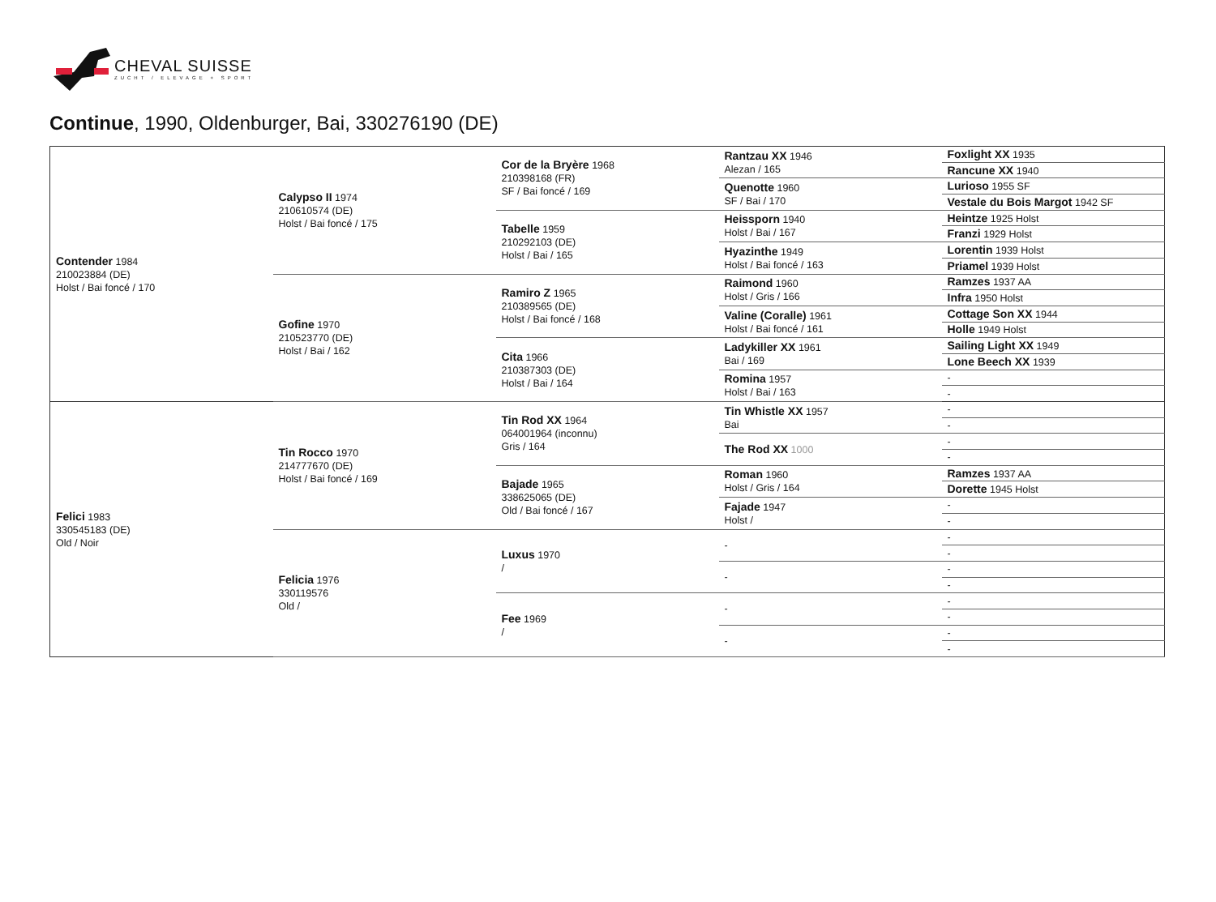CHEVAL SUISSE
ZUCHT / ELEVAGE + SPORT
Continue, 1990, Oldenburger, Bai, 330276190 (DE)
| Contender 1984 210023884 (DE) Holst / Bai foncé / 170 | Calypso II 1974 210610574 (DE) Holst / Bai foncé / 175 | Cor de la Bryère 1968 210398168 (FR) SF / Bai foncé / 169 | Rantzau XX 1946 Alezan / 165 | Foxlight XX 1935 |
| | | | | Rancune XX 1940 |
| | | | Quenotte 1960 SF / Bai / 170 | Lurioso 1955 SF |
| | | | | Vestale du Bois Margot 1942 SF |
| | | Tabelle 1959 210292103 (DE) Holst / Bai / 165 | Heissporn 1940 Holst / Bai / 167 | Heintze 1925 Holst |
| | | | | Franzi 1929 Holst |
| | | | Hyazinthe 1949 Holst / Bai foncé / 163 | Lorentin 1939 Holst |
| | | | | Priamel 1939 Holst |
| | Gofine 1970 210523770 (DE) Holst / Bai / 162 | Ramiro Z 1965 210389565 (DE) Holst / Bai foncé / 168 | Raimond 1960 Holst / Gris / 166 | Ramzes 1937 AA |
| | | | | Infra 1950 Holst |
| | | | Valine (Coralle) 1961 Holst / Bai foncé / 161 | Cottage Son XX 1944 |
| | | | | Holle 1949 Holst |
| | | Cita 1966 210387303 (DE) Holst / Bai / 164 | Ladykiller XX 1961 Bai / 169 | Sailing Light XX 1949 |
| | | | | Lone Beech XX 1939 |
| | | | Romina 1957 Holst / Bai / 163 | - |
| | | | | - |
| Felici 1983 330545183 (DE) Old / Noir | Tin Rocco 1970 214777670 (DE) Holst / Bai foncé / 169 | Tin Rod XX 1964 064001964 (inconnu) Gris / 164 | Tin Whistle XX 1957 Bai | - |
| | | | | - |
| | | | The Rod XX 1000 | - |
| | | | | - |
| | | Bajade 1965 338625065 (DE) Old / Bai foncé / 167 | Roman 1960 Holst / Gris / 164 | Ramzes 1937 AA |
| | | | | Dorette 1945 Holst |
| | | | Fajade 1947 Holst / | - |
| | | | | - |
| | Felicia 1976 330119576 Old / | Luxus 1970 / | - | - |
| | | | | - |
| | | | - | - |
| | | | | - |
| | | Fee 1969 / | - | - |
| | | | | - |
| | | | - | - |
| | | | | - |